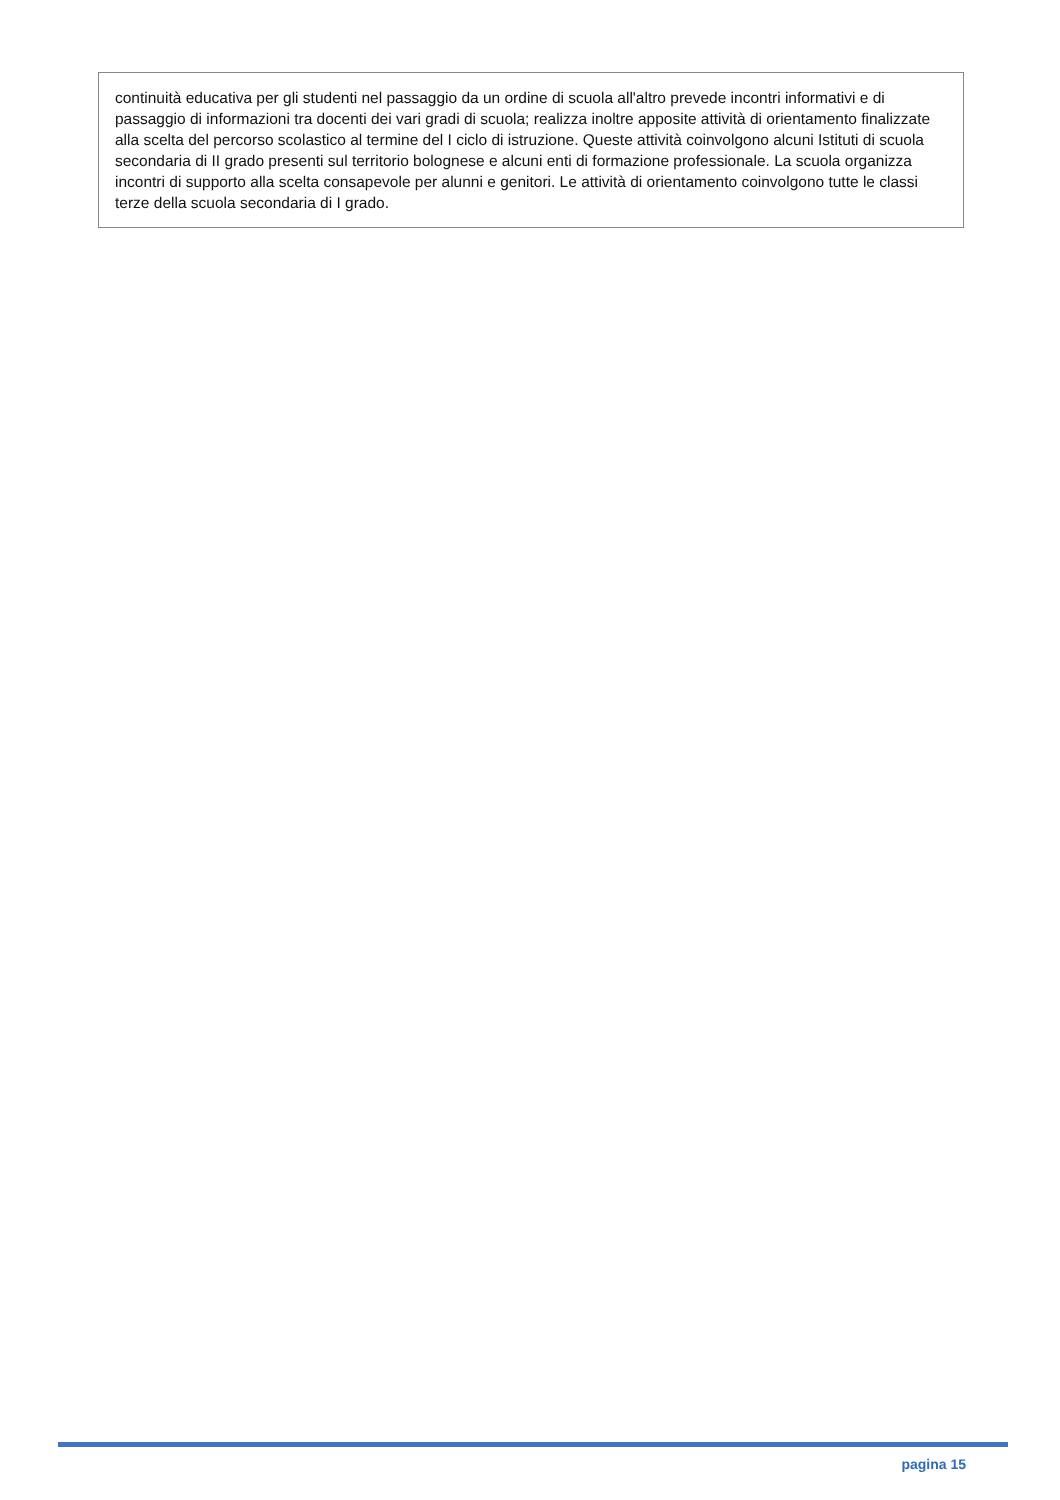continuità educativa per gli studenti nel passaggio da un ordine di scuola all'altro prevede incontri informativi e di passaggio di informazioni tra docenti dei vari gradi di scuola; realizza inoltre apposite attività di orientamento finalizzate alla scelta del percorso scolastico al termine del I ciclo di istruzione. Queste attività coinvolgono alcuni Istituti di scuola secondaria di II grado presenti sul territorio bolognese e alcuni enti di formazione professionale. La scuola organizza incontri di supporto alla scelta consapevole per alunni e genitori. Le attività di orientamento coinvolgono tutte le classi terze della scuola secondaria di I grado.
pagina 15